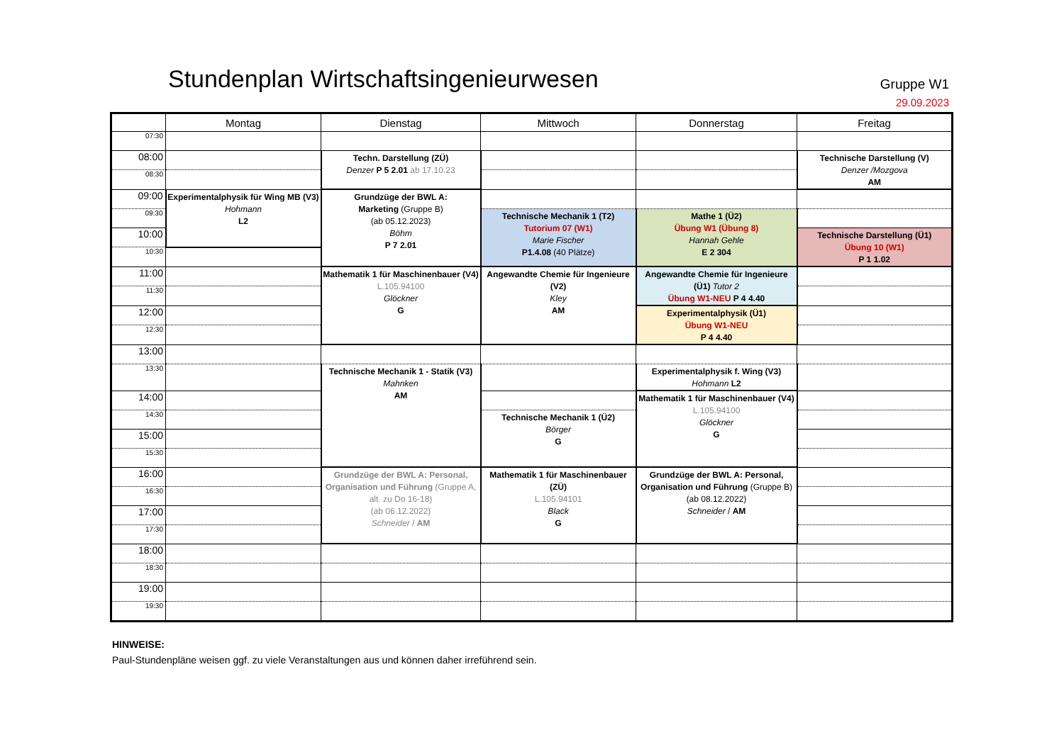Stundenplan Wirtschaftsingenieurwesen
Gruppe W1
29.09.2023
| | Montag | Dienstag | Mittwoch | Donnerstag | Freitag |
| --- | --- | --- | --- | --- | --- |
| 07:30 | | | | | |
| 08:00 | | Techn. Darstellung (ZÜ) Denzer P 5 2.01 ab 17.10.23 | | | Technische Darstellung (V) Denzer /Mozgova AM |
| 08:30 | | | | | |
| 09:00 | Experimentalphysik für Wing MB (V3) Hohmann L2 | Grundzüge der BWL A: Marketing (Gruppe B) (ab 05.12.2023) Böhm P 7 2.01 | | | |
| 09:30 | | | Technische Mechanik 1 (T2) Tutorium 07 (W1) Marie Fischer P1.4.08 (40 Plätze) | Mathe 1 (Ü2) Übung W1 (Übung 8) Hannah Gehle E 2 304 | |
| 10:00 | | | | | Technische Darstellung (Ü1) Übung 10 (W1) P 1 1.02 |
| 10:30 | | | | | |
| 11:00 | | Mathematik 1 für Maschinenbauer (V4) L.105.94100 Glöckner G | Angewandte Chemie für Ingenieure (V2) Kley AM | Angewandte Chemie für Ingenieure (Ü1) Tutor 2 Übung W1-NEU P 4 4.40 | |
| 11:30 | | | | | |
| 12:00 | | | | Experimentalphysik (Ü1) Übung W1-NEU P 4 4.40 | |
| 12:30 | | | | | |
| 13:00 | | | | | |
| 13:30 | | Technische Mechanik 1 - Statik (V3) Mahnken AM | | Experimentalphysik f. Wing (V3) Hohmann L2 | |
| 14:00 | | | | Mathematik 1 für Maschinenbauer (V4) L.105.94100 Glöckner G | |
| 14:30 | | | Technische Mechanik 1 (Ü2) Börger G | | |
| 15:00 | | | | | |
| 15:30 | | | | | |
| 16:00 | | Grundzüge der BWL A: Personal, Organisation und Führung (Gruppe A, alt. zu Do 16-18) (ab 06.12.2022) Schneider / AM | Mathematik 1 für Maschinenbauer (ZÜ) L.105.94101 Black G | Grundzüge der BWL A: Personal, Organisation und Führung (Gruppe B) (ab 08.12.2022) Schneider / AM | |
| 16:30 | | | | | |
| 17:00 | | | | | |
| 17:30 | | | | | |
| 18:00 | | | | | |
| 18:30 | | | | | |
| 19:00 | | | | | |
| 19:30 | | | | | |
HINWEISE:
Paul-Stundenpläne weisen ggf. zu viele Veranstaltungen aus und können daher irreführend sein.